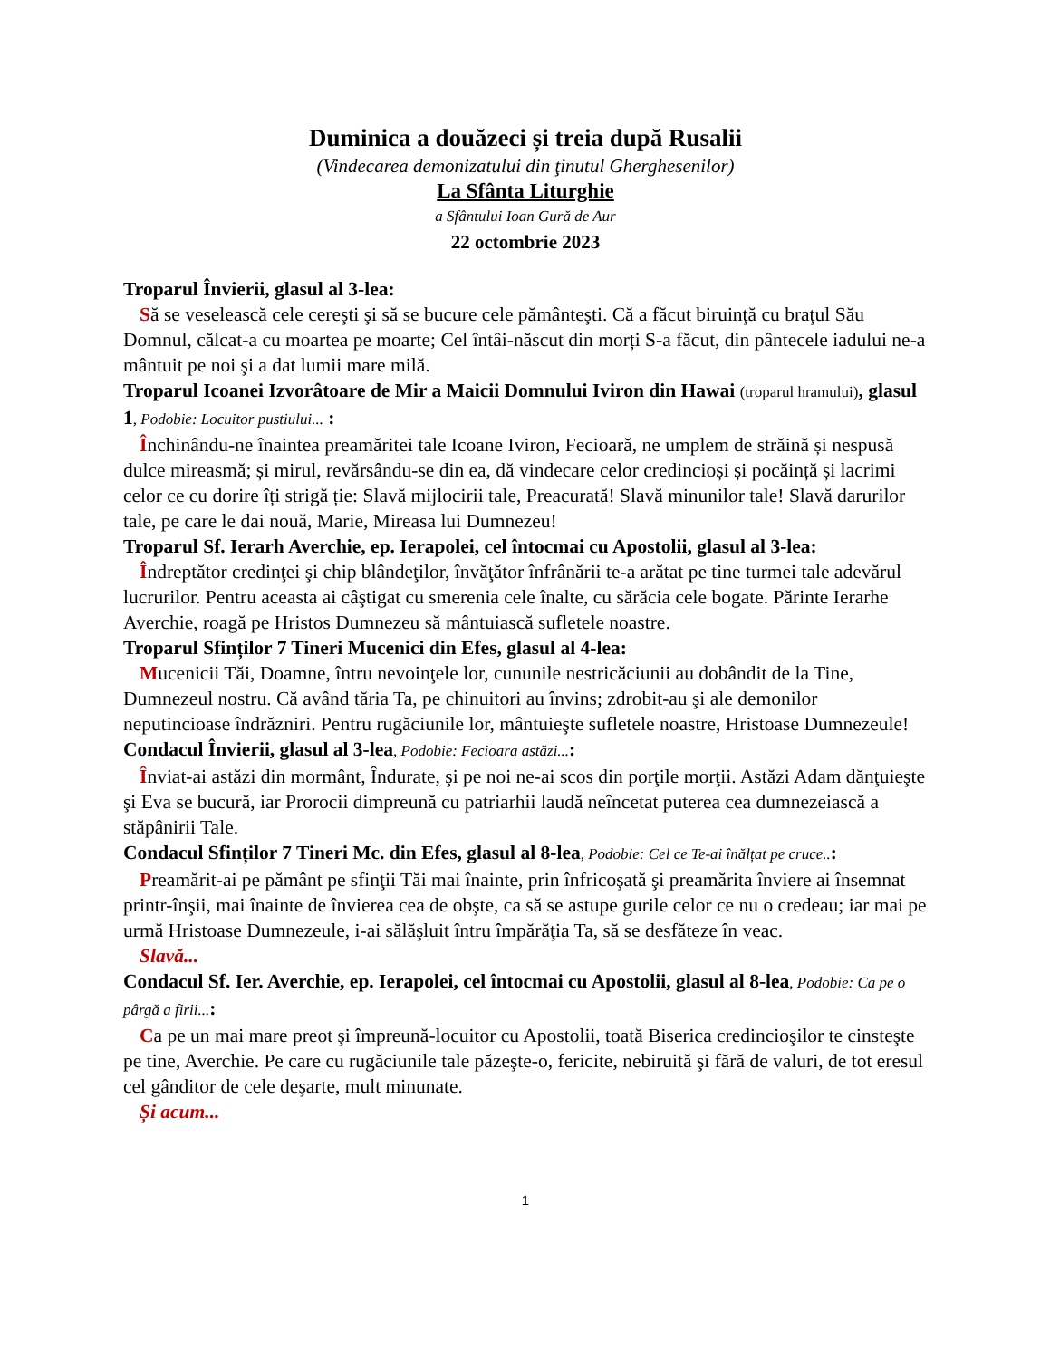Duminica a douăzeci și treia după Rusalii
(Vindecarea demonizatului din ţinutul Gherghesenilor)
La Sfânta Liturghie
a Sfântului Ioan Gură de Aur
22 octombrie 2023
Troparul Învierii, glasul al 3-lea:
Să se veselească cele cereşti şi să se bucure cele pământeşti. Că a făcut biruinţă cu braţul Său Domnul, călcat-a cu moartea pe moarte; Cel întâi-născut din morți S-a făcut, din pântecele iadului ne-a mântuit pe noi şi a dat lumii mare milă.
Troparul Icoanei Izvorâtoare de Mir a Maicii Domnului Iviron din Hawai (troparul hramului), glasul 1, Podobie: Locuitor pustiului... :
Închinându-ne înaintea preamăritei tale Icoane Iviron, Fecioară, ne umplem de străină și nespusă dulce mireasmă; și mirul, revărsându-se din ea, dă vindecare celor credincioși și pocăință și lacrimi celor ce cu dorire îți strigă ție: Slavă mijlocirii tale, Preacurată! Slavă minunilor tale! Slavă darurilor tale, pe care le dai nouă, Marie, Mireasa lui Dumnezeu!
Troparul Sf. Ierarh Averchie, ep. Ierapolei, cel întocmai cu Apostolii, glasul al 3-lea:
Îndreptător credinţei şi chip blândeţilor, învăţător înfrânării te-a arătat pe tine turmei tale adevărul lucrurilor. Pentru aceasta ai câştigat cu smerenia cele înalte, cu sărăcia cele bogate. Părinte Ierarhe Averchie, roagă pe Hristos Dumnezeu să mântuiască sufletele noastre.
Troparul Sfinților 7 Tineri Mucenici din Efes, glasul al 4-lea:
Mucenicii Tăi, Doamne, întru nevoinţele lor, cununile nestricăciunii au dobândit de la Tine, Dumnezeul nostru. Că având tăria Ta, pe chinuitori au învins; zdrobit-au şi ale demonilor neputincioase îndrăzniri. Pentru rugăciunile lor, mântuieşte sufletele noastre, Hristoase Dumnezeule!
Condacul Învierii, glasul al 3-lea, Podobie: Fecioara astăzi...:
Înviat-ai astăzi din mormânt, Îndurate, şi pe noi ne-ai scos din porţile morţii. Astăzi Adam dănţuieşte şi Eva se bucură, iar Prorocii dimpreună cu patriarhii laudă neîncetat puterea cea dumnezeiască a stăpânirii Tale.
Condacul Sfinților 7 Tineri Mc. din Efes, glasul al 8-lea, Podobie: Cel ce Te-ai înălțat pe cruce..:
Preamărit-ai pe pământ pe sfinţii Tăi mai înainte, prin înfricoşată şi preamărita înviere ai însemnat printr-înşii, mai înainte de învierea cea de obşte, ca să se astupe gurile celor ce nu o credeau; iar mai pe urmă Hristoase Dumnezeule, i-ai sălăşluit întru împărăţia Ta, să se desfăteze în veac.
Slavă...
Condacul Sf. Ier. Averchie, ep. Ierapolei, cel întocmai cu Apostolii, glasul al 8-lea, Podobie: Ca pe o pârgă a firii...:
Ca pe un mai mare preot şi împreună-locuitor cu Apostolii, toată Biserica credincioşilor te cinsteşte pe tine, Averchie. Pe care cu rugăciunile tale păzeşte-o, fericite, nebiruită şi fără de valuri, de tot eresul cel gânditor de cele deşarte, mult minunate.
Și acum...
1